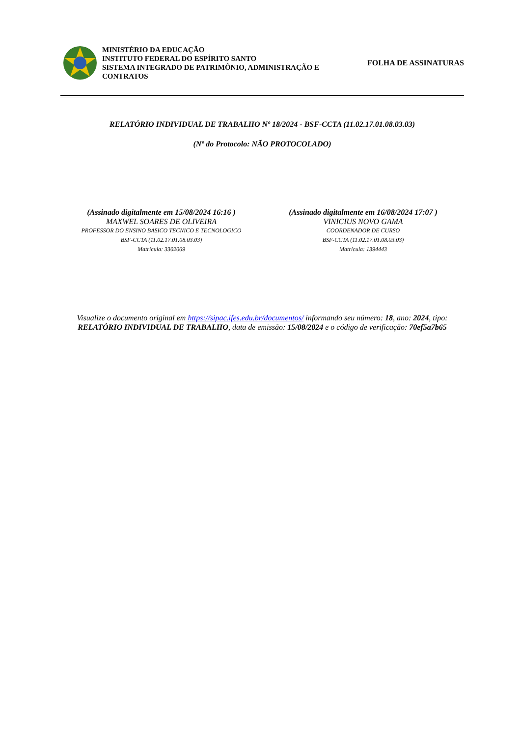MINISTÉRIO DA EDUCAÇÃO
INSTITUTO FEDERAL DO ESPÍRITO SANTO
SISTEMA INTEGRADO DE PATRIMÔNIO, ADMINISTRAÇÃO E CONTRATOS
FOLHA DE ASSINATURAS
RELATÓRIO INDIVIDUAL DE TRABALHO Nº 18/2024 - BSF-CCTA (11.02.17.01.08.03.03)
(Nº do Protocolo: NÃO PROTOCOLADO)
(Assinado digitalmente em 15/08/2024 16:16 )
MAXWEL SOARES DE OLIVEIRA
PROFESSOR DO ENSINO BASICO TECNICO E TECNOLOGICO
BSF-CCTA (11.02.17.01.08.03.03)
Matrícula: 3302069
(Assinado digitalmente em 16/08/2024 17:07 )
VINICIUS NOVO GAMA
COORDENADOR DE CURSO
BSF-CCTA (11.02.17.01.08.03.03)
Matrícula: 1394443
Visualize o documento original em https://sipac.ifes.edu.br/documentos/ informando seu número: 18, ano: 2024, tipo: RELATÓRIO INDIVIDUAL DE TRABALHO, data de emissão: 15/08/2024 e o código de verificação: 70ef5a7b65